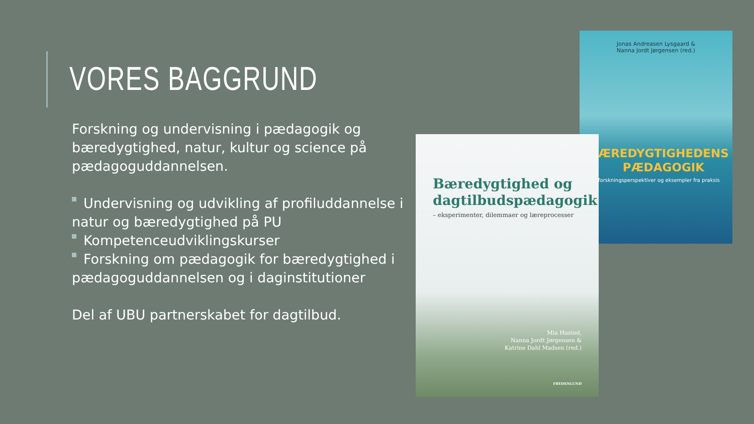VORES BAGGRUND
Forskning og undervisning i pædagogik og bæredygtighed, natur, kultur og science på pædagoguddannelsen.
Undervisning og udvikling af profiluddannelse i natur og bæredygtighed på PU
Kompetenceudviklingskurser
Forskning om pædagogik for bæredygtighed i pædagoguddannelsen og i daginstitutioner
Del af UBU partnerskabet for dagtilbud.
Jonas Andreasen Lysgaard &
Nanna Jordt Jørgensen (red.)
ÆREDYGTIGHEDENS
PÆDAGOGIK
forskningsperspektiver og eksempler fra praksis
Bæredygtighed og dagtilbudspædagogik
– eksperimenter, dilemmaer og læreprocesser
Mia Husted,
Nanna Jordt Jørgensen &
Katrine Dahl Madsen (red.)
FRYDENLUND